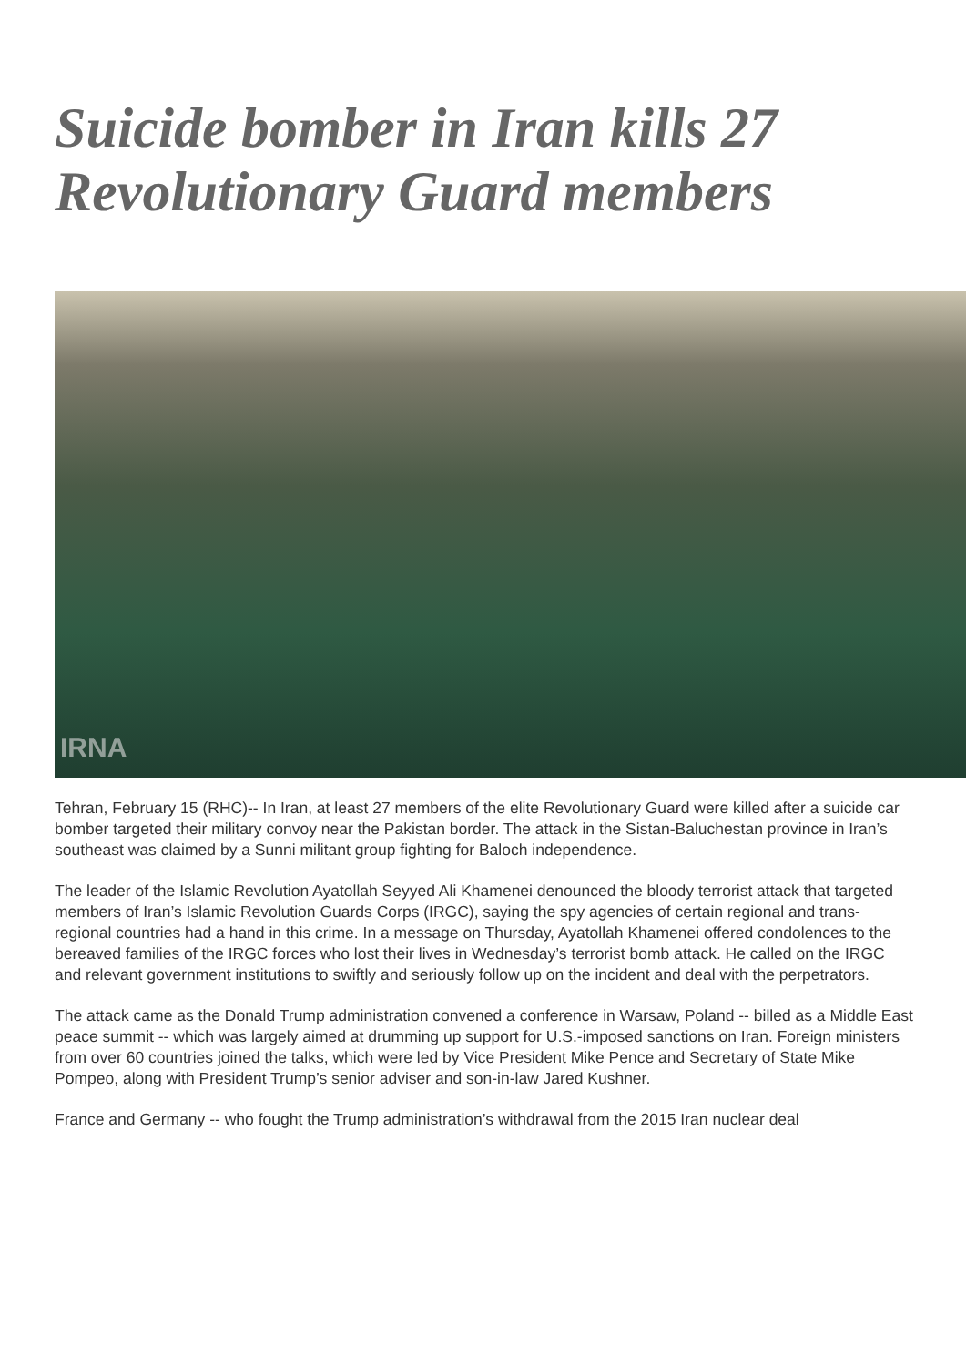Suicide bomber in Iran kills 27 Revolutionary Guard members
IRNA
Tehran, February 15 (RHC)-- In Iran, at least 27 members of the elite Revolutionary Guard were killed after a suicide car bomber targeted their military convoy near the Pakistan border. The attack in the Sistan-Baluchestan province in Iran’s southeast was claimed by a Sunni militant group fighting for Baloch independence.
The leader of the Islamic Revolution Ayatollah Seyyed Ali Khamenei denounced the bloody terrorist attack that targeted members of Iran’s Islamic Revolution Guards Corps (IRGC), saying the spy agencies of certain regional and trans-regional countries had a hand in this crime. In a message on Thursday, Ayatollah Khamenei offered condolences to the bereaved families of the IRGC forces who lost their lives in Wednesday’s terrorist bomb attack. He called on the IRGC and relevant government institutions to swiftly and seriously follow up on the incident and deal with the perpetrators.
The attack came as the Donald Trump administration convened a conference in Warsaw, Poland -- billed as a Middle East peace summit -- which was largely aimed at drumming up support for U.S.-imposed sanctions on Iran. Foreign ministers from over 60 countries joined the talks, which were led by Vice President Mike Pence and Secretary of State Mike Pompeo, along with President Trump’s senior adviser and son-in-law Jared Kushner.
France and Germany -- who fought the Trump administration’s withdrawal from the 2015 Iran nuclear deal